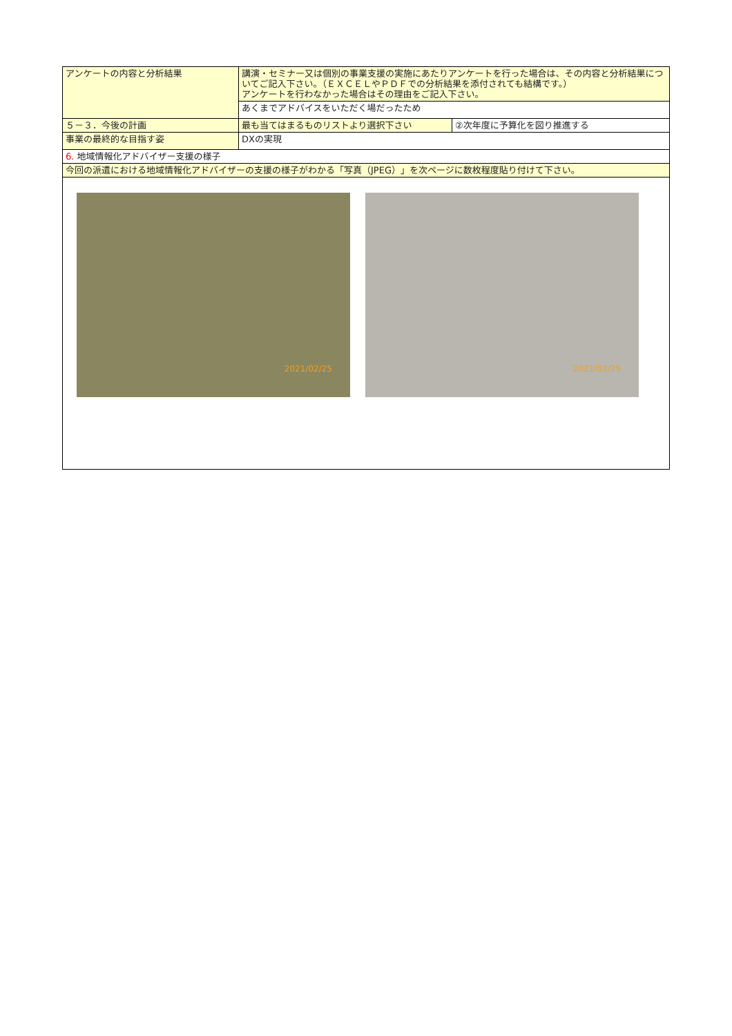| アンケートの内容と分析結果 | 講演・セミナー又は個別の事業支援の実施にあたりアンケートを行った場合は、その内容と分析結果についてご記入下さい。（ＥＸＣＥＬやＰＤＦでの分析結果を添付されても結構です。） アンケートを行わなかった場合はその理由をご記入下さい。 | |
| | あくまでアドバイスをいただく場だったため | |
| ５－３．今後の計画 | 最も当てはまるものリストより選択下さい | ②次年度に予算化を図り推進する |
| 事業の最終的な目指す姿 | DXの実現 | |
| 6. 地域情報化アドバイザー支援の様子 | | |
| 今回の派遣における地域情報化アドバイザーの支援の様子がわかる「写真（JPEG）」を次ページに数枚程度貼り付けて下さい。 | | |
2021/02/25 2021/02/25